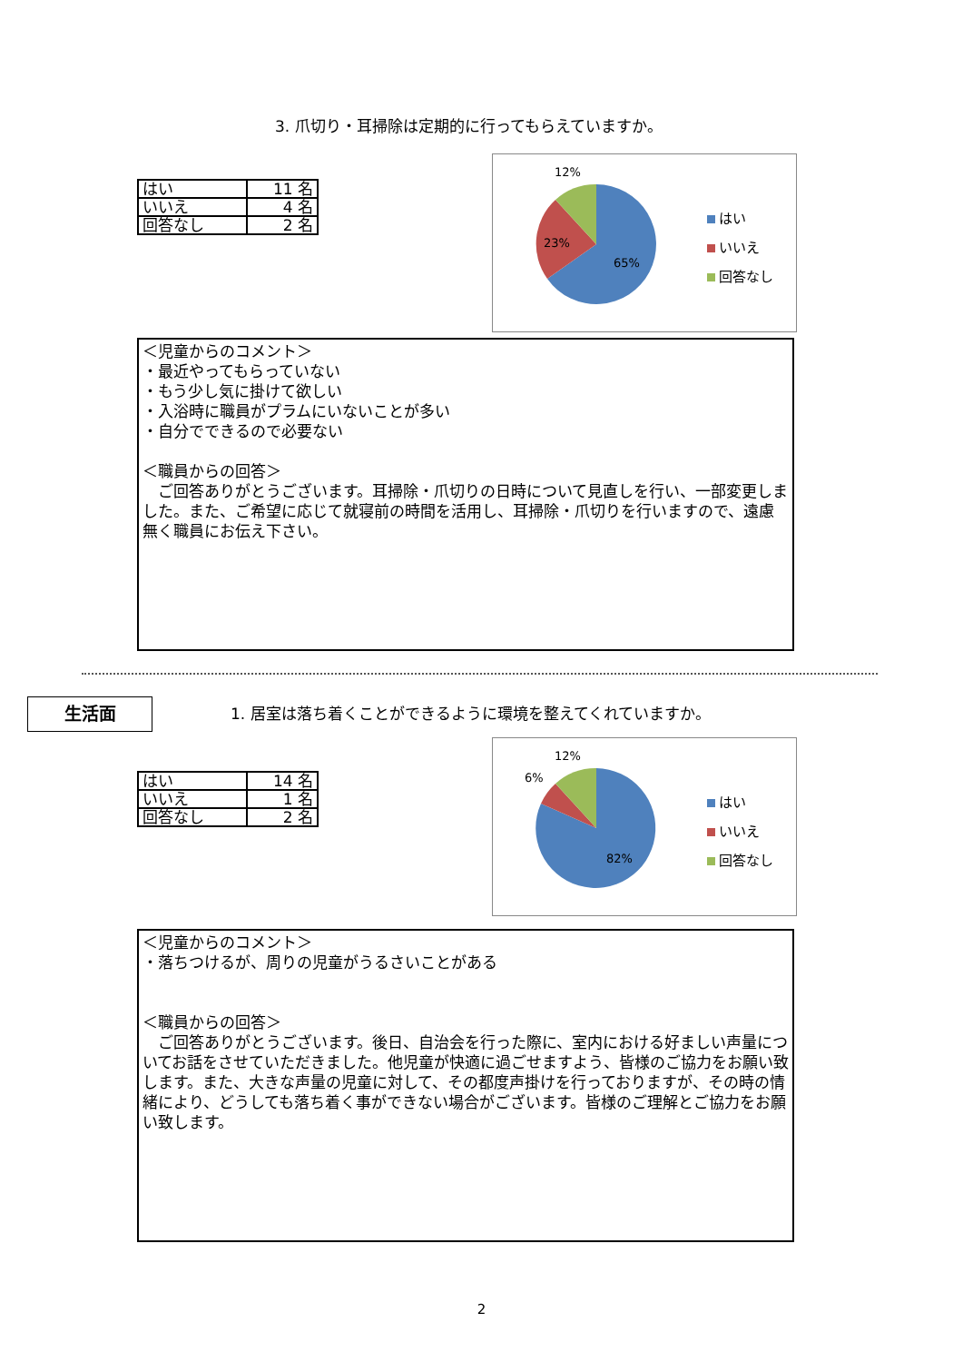3. 爪切り・耳掃除は定期的に行ってもらえていますか。
| はい | 11 名 |
| いいえ | 4 名 |
| 回答なし | 2 名 |
12%
23%
65%
はい
いいえ
回答なし
＜児童からのコメント＞
・最近やってもらっていない
・もう少し気に掛けて欲しい
・入浴時に職員がプラムにいないことが多い
・自分でできるので必要ない
＜職員からの回答＞
　ご回答ありがとうございます。耳掃除・爪切りの日時について見直しを行い、一部変更しました。また、ご希望に応じて就寝前の時間を活用し、耳掃除・爪切りを行いますので、遠慮無く職員にお伝え下さい。
生活面
1. 居室は落ち着くことができるように環境を整えてくれていますか。
| はい | 14 名 |
| いいえ | 1 名 |
| 回答なし | 2 名 |
12%
6%
82%
はい
いいえ
回答なし
＜児童からのコメント＞
・落ちつけるが、周りの児童がうるさいことがある
＜職員からの回答＞
　ご回答ありがとうございます。後日、自治会を行った際に、室内における好ましい声量についてお話をさせていただきました。他児童が快適に過ごせますよう、皆様のご協力をお願い致します。また、大きな声量の児童に対して、その都度声掛けを行っておりますが、その時の情緒により、どうしても落ち着く事ができない場合がございます。皆様のご理解とご協力をお願い致します。
2